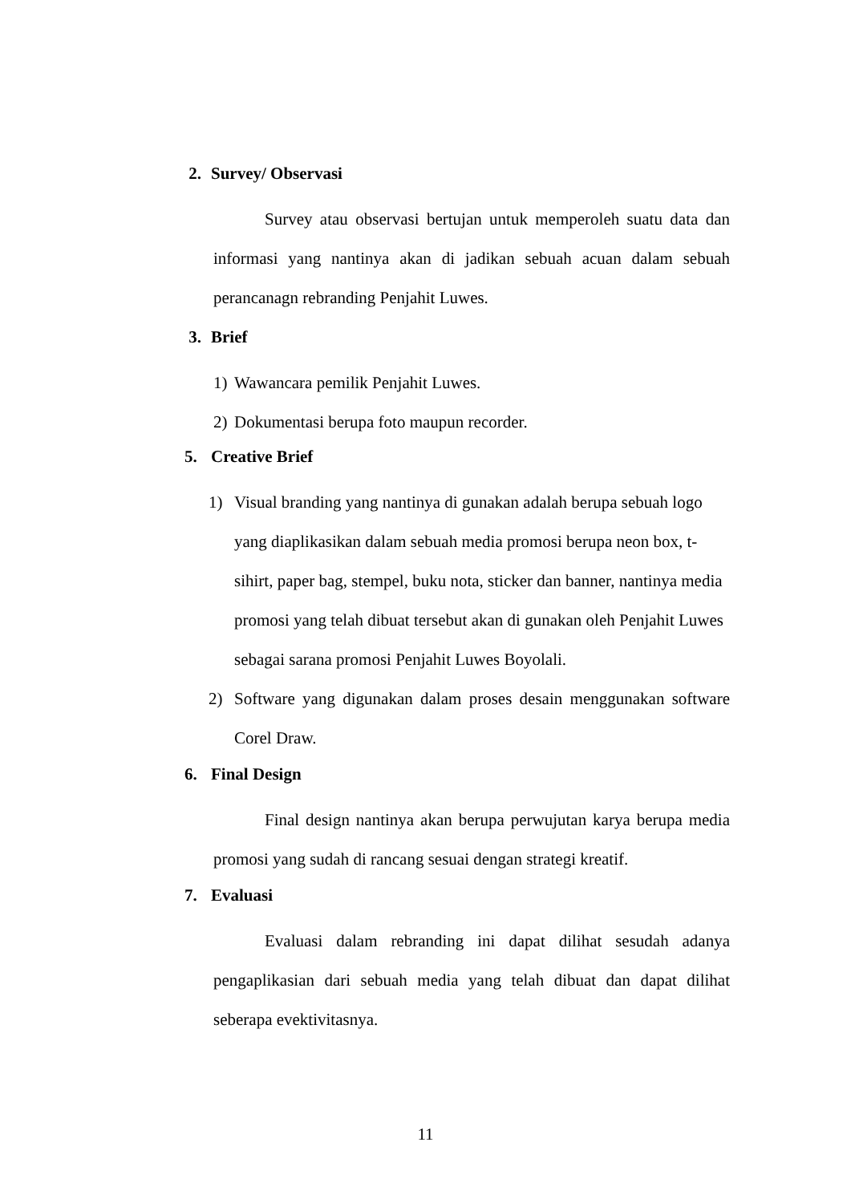2. Survey/ Observasi
Survey atau observasi bertujan untuk memperoleh suatu data dan informasi yang nantinya akan di jadikan sebuah acuan dalam sebuah perancanagn rebranding Penjahit Luwes.
3. Brief
1) Wawancara pemilik Penjahit Luwes.
2) Dokumentasi berupa foto maupun recorder.
5. Creative Brief
1) Visual branding yang nantinya di gunakan adalah berupa sebuah logo yang diaplikasikan dalam sebuah media promosi berupa neon box, t-sihirt, paper bag, stempel, buku nota, sticker dan banner, nantinya media promosi yang telah dibuat tersebut akan di gunakan oleh Penjahit Luwes sebagai sarana promosi Penjahit Luwes Boyolali.
2) Software yang digunakan dalam proses desain menggunakan software Corel Draw.
6. Final Design
Final design nantinya akan berupa perwujutan karya berupa media promosi yang sudah di rancang sesuai dengan strategi kreatif.
7. Evaluasi
Evaluasi dalam rebranding ini dapat dilihat sesudah adanya pengaplikasian dari sebuah media yang telah dibuat dan dapat dilihat seberapa evektivitasnya.
11